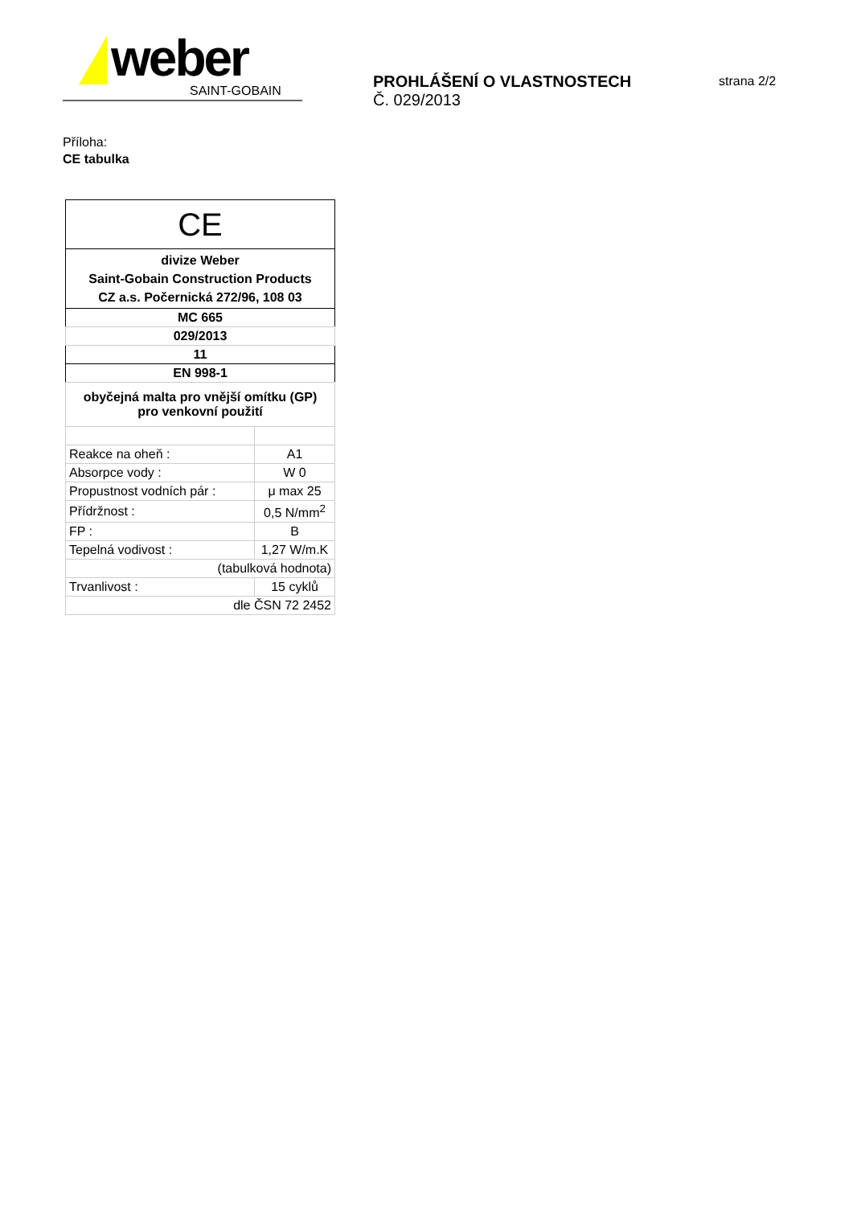weber
SAINT-GOBAIN
PROHLÁŠENÍ O VLASTNOSTECH
Č. 029/2013
strana 2/2
Příloha:
CE tabulka
| CE | |
| divize Weber Saint-Gobain Construction Products CZ a.s. Počernická 272/96, 108 03 | |
| MC 665 | |
| 029/2013 | |
| 11 | |
| EN 998-1 | |
| obyčejná malta pro vnější omítku (GP) pro venkovní použití | |
| Reakce na oheň : | A1 |
| Absorpce vody : | W 0 |
| Propustnost vodních pár : | μ max 25 |
| Přídržnost : | 0,5 N/mm<sup>2</sup> |
| FP : | B |
| Tepelná vodivost : | 1,27 W/m.K |
| (tabulková hodnota) | |
| Trvanlivost : | 15 cyklů |
| dle ČSN 72 2452 | |